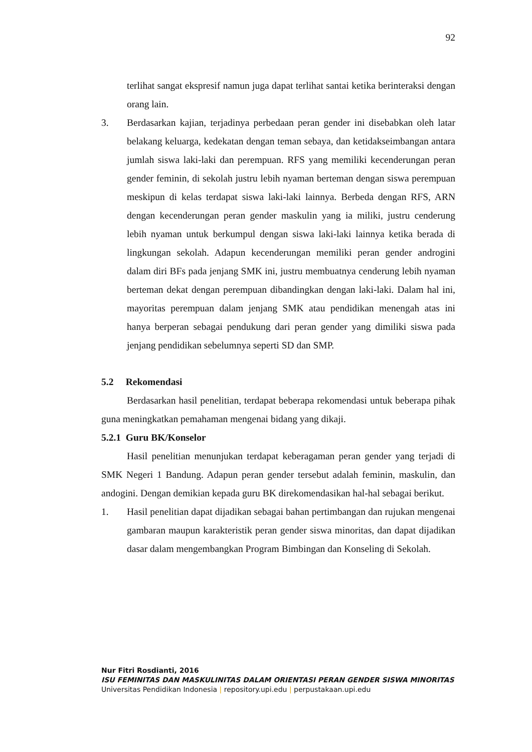92
terlihat sangat ekspresif namun juga dapat terlihat santai ketika berinteraksi dengan orang lain.
3. Berdasarkan kajian, terjadinya perbedaan peran gender ini disebabkan oleh latar belakang keluarga, kedekatan dengan teman sebaya, dan ketidakseimbangan antara jumlah siswa laki-laki dan perempuan. RFS yang memiliki kecenderungan peran gender feminin, di sekolah justru lebih nyaman berteman dengan siswa perempuan meskipun di kelas terdapat siswa laki-laki lainnya. Berbeda dengan RFS, ARN dengan kecenderungan peran gender maskulin yang ia miliki, justru cenderung lebih nyaman untuk berkumpul dengan siswa laki-laki lainnya ketika berada di lingkungan sekolah. Adapun kecenderungan memiliki peran gender androgini dalam diri BFs pada jenjang SMK ini, justru membuatnya cenderung lebih nyaman berteman dekat dengan perempuan dibandingkan dengan laki-laki. Dalam hal ini, mayoritas perempuan dalam jenjang SMK atau pendidikan menengah atas ini hanya berperan sebagai pendukung dari peran gender yang dimiliki siswa pada jenjang pendidikan sebelumnya seperti SD dan SMP.
5.2 Rekomendasi
Berdasarkan hasil penelitian, terdapat beberapa rekomendasi untuk beberapa pihak guna meningkatkan pemahaman mengenai bidang yang dikaji.
5.2.1 Guru BK/Konselor
Hasil penelitian menunjukan terdapat keberagaman peran gender yang terjadi di SMK Negeri 1 Bandung. Adapun peran gender tersebut adalah feminin, maskulin, dan andogini. Dengan demikian kepada guru BK direkomendasikan hal-hal sebagai berikut.
1. Hasil penelitian dapat dijadikan sebagai bahan pertimbangan dan rujukan mengenai gambaran maupun karakteristik peran gender siswa minoritas, dan dapat dijadikan dasar dalam mengembangkan Program Bimbingan dan Konseling di Sekolah.
Nur Fitri Rosdianti, 2016
ISU FEMINITAS DAN MASKULINITAS DALAM ORIENTASI PERAN GENDER SISWA MINORITAS
Universitas Pendidikan Indonesia | repository.upi.edu | perpustakaan.upi.edu